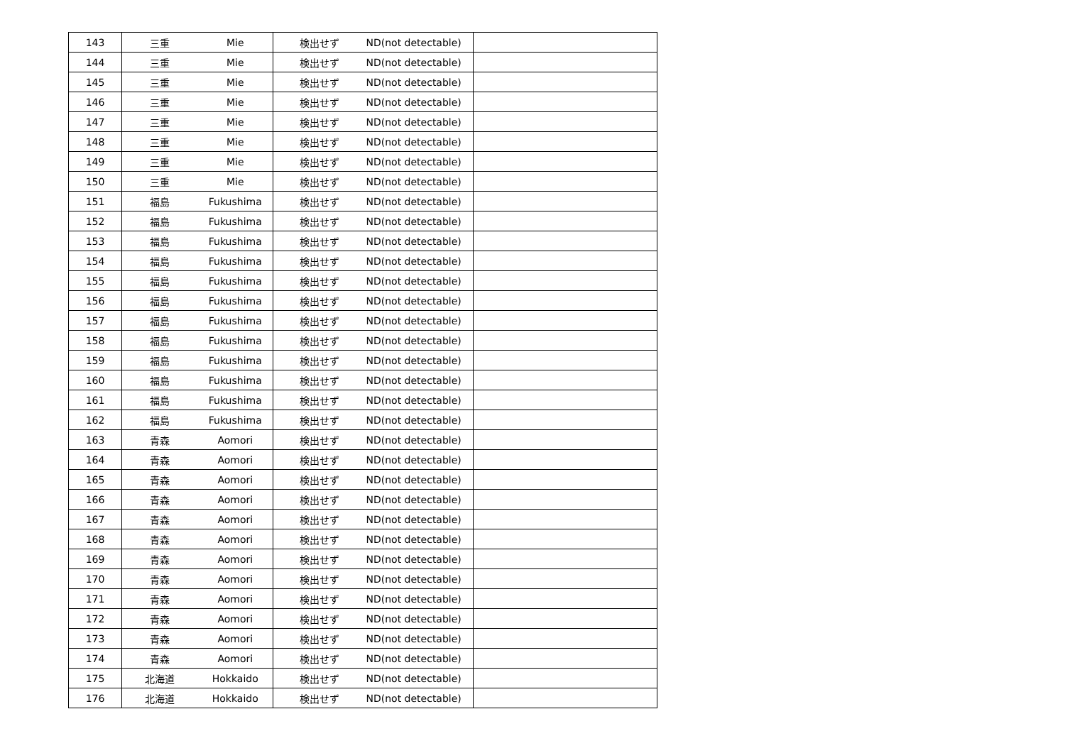| 143 | 三重 | Mie | 検出せず | ND(not detectable) | |
| 144 | 三重 | Mie | 検出せず | ND(not detectable) | |
| 145 | 三重 | Mie | 検出せず | ND(not detectable) | |
| 146 | 三重 | Mie | 検出せず | ND(not detectable) | |
| 147 | 三重 | Mie | 検出せず | ND(not detectable) | |
| 148 | 三重 | Mie | 検出せず | ND(not detectable) | |
| 149 | 三重 | Mie | 検出せず | ND(not detectable) | |
| 150 | 三重 | Mie | 検出せず | ND(not detectable) | |
| 151 | 福島 | Fukushima | 検出せず | ND(not detectable) | |
| 152 | 福島 | Fukushima | 検出せず | ND(not detectable) | |
| 153 | 福島 | Fukushima | 検出せず | ND(not detectable) | |
| 154 | 福島 | Fukushima | 検出せず | ND(not detectable) | |
| 155 | 福島 | Fukushima | 検出せず | ND(not detectable) | |
| 156 | 福島 | Fukushima | 検出せず | ND(not detectable) | |
| 157 | 福島 | Fukushima | 検出せず | ND(not detectable) | |
| 158 | 福島 | Fukushima | 検出せず | ND(not detectable) | |
| 159 | 福島 | Fukushima | 検出せず | ND(not detectable) | |
| 160 | 福島 | Fukushima | 検出せず | ND(not detectable) | |
| 161 | 福島 | Fukushima | 検出せず | ND(not detectable) | |
| 162 | 福島 | Fukushima | 検出せず | ND(not detectable) | |
| 163 | 青森 | Aomori | 検出せず | ND(not detectable) | |
| 164 | 青森 | Aomori | 検出せず | ND(not detectable) | |
| 165 | 青森 | Aomori | 検出せず | ND(not detectable) | |
| 166 | 青森 | Aomori | 検出せず | ND(not detectable) | |
| 167 | 青森 | Aomori | 検出せず | ND(not detectable) | |
| 168 | 青森 | Aomori | 検出せず | ND(not detectable) | |
| 169 | 青森 | Aomori | 検出せず | ND(not detectable) | |
| 170 | 青森 | Aomori | 検出せず | ND(not detectable) | |
| 171 | 青森 | Aomori | 検出せず | ND(not detectable) | |
| 172 | 青森 | Aomori | 検出せず | ND(not detectable) | |
| 173 | 青森 | Aomori | 検出せず | ND(not detectable) | |
| 174 | 青森 | Aomori | 検出せず | ND(not detectable) | |
| 175 | 北海道 | Hokkaido | 検出せず | ND(not detectable) | |
| 176 | 北海道 | Hokkaido | 検出せず | ND(not detectable) | |